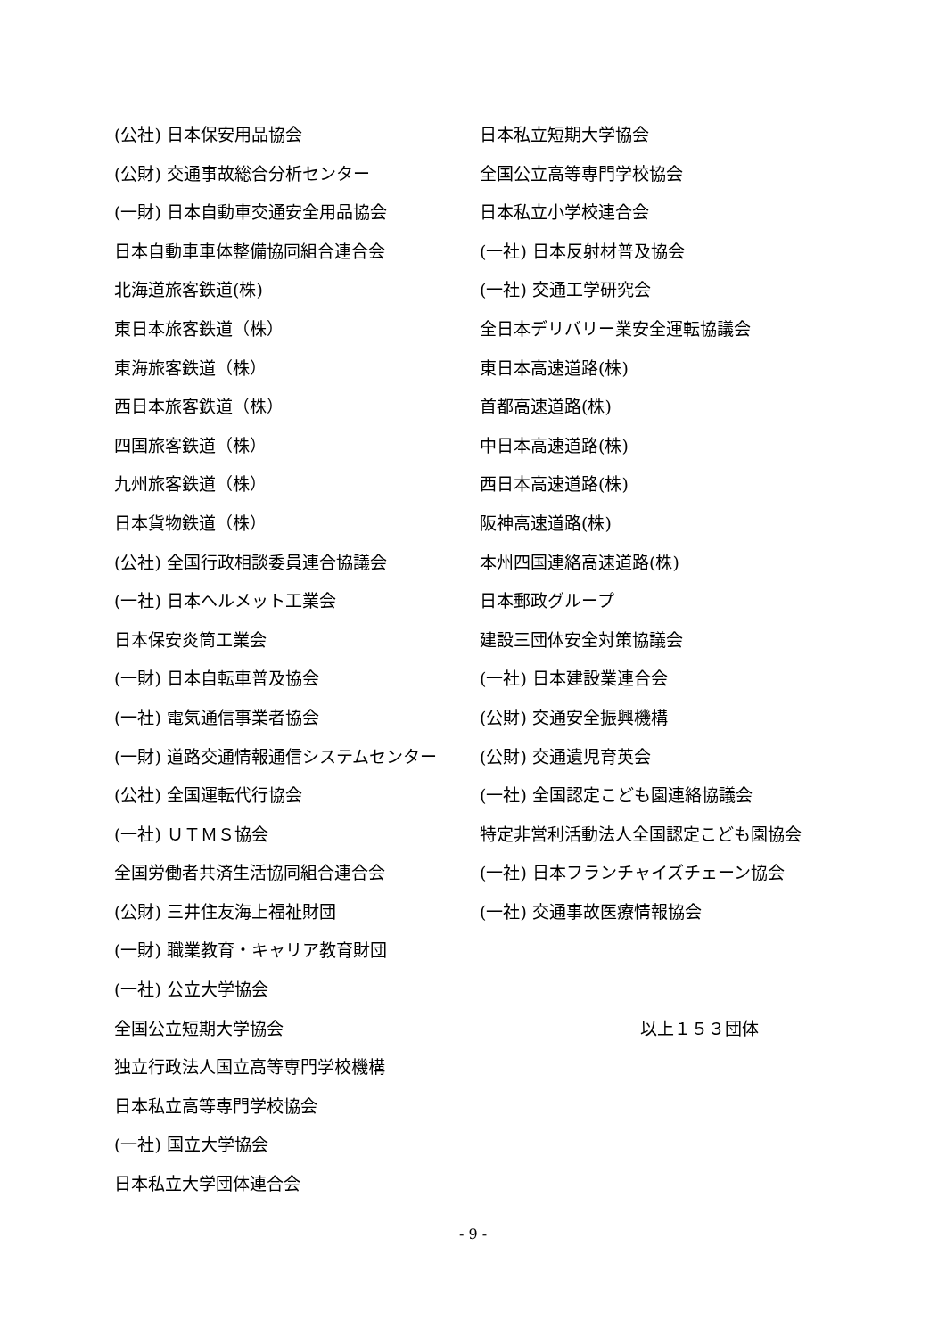(公社) 日本保安用品協会
(公財) 交通事故総合分析センター
(一財) 日本自動車交通安全用品協会
日本自動車車体整備協同組合連合会
北海道旅客鉄道(株)
東日本旅客鉄道（株）
東海旅客鉄道（株）
西日本旅客鉄道（株）
四国旅客鉄道（株）
九州旅客鉄道（株）
日本貨物鉄道（株）
(公社) 全国行政相談委員連合協議会
(一社) 日本ヘルメット工業会
日本保安炎筒工業会
(一財) 日本自転車普及協会
(一社) 電気通信事業者協会
(一財) 道路交通情報通信システムセンター
(公社) 全国運転代行協会
(一社) ＵＴＭＳ協会
全国労働者共済生活協同組合連合会
(公財) 三井住友海上福祉財団
(一財) 職業教育・キャリア教育財団
(一社) 公立大学協会
全国公立短期大学協会
独立行政法人国立高等専門学校機構
日本私立高等専門学校協会
(一社) 国立大学協会
日本私立大学団体連合会
日本私立短期大学協会
全国公立高等専門学校協会
日本私立小学校連合会
(一社) 日本反射材普及協会
(一社) 交通工学研究会
全日本デリバリー業安全運転協議会
東日本高速道路(株)
首都高速道路(株)
中日本高速道路(株)
西日本高速道路(株)
阪神高速道路(株)
本州四国連絡高速道路(株)
日本郵政グループ
建設三団体安全対策協議会
(一社) 日本建設業連合会
(公財) 交通安全振興機構
(公財) 交通遺児育英会
(一社) 全国認定こども園連絡協議会
特定非営利活動法人全国認定こども園協会
(一社) 日本フランチャイズチェーン協会
(一社) 交通事故医療情報協会
以上１５３団体
- 9 -